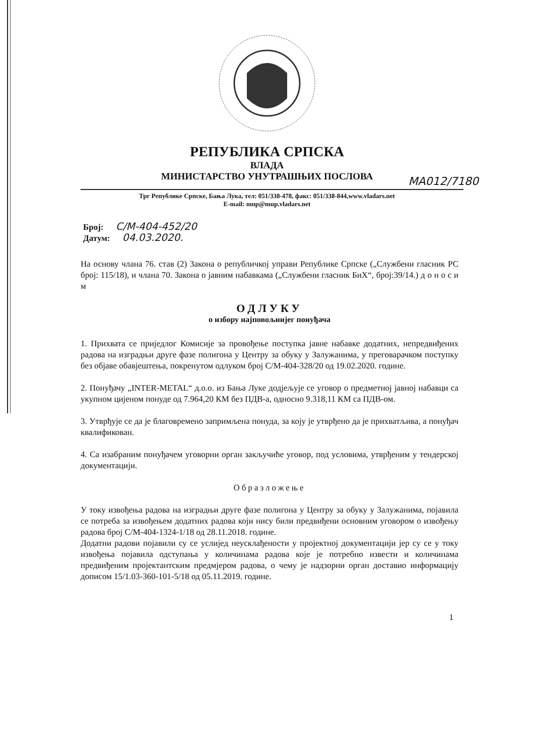РЕПУБЛИКА СРПСКА
ВЛАДА
МИНИСТАРСТВО УНУТРАШЊИХ ПОСЛОВА МА012/7180
Трг Републике Српске, Бања Лука, тел: 051/338-478, факс: 051/338-844,www.vladars.net
E-mail: mup@mup.vladars.net
Број: С/М-404-452/20
Датум: 04.03.2020.
На основу члана 76. став (2) Закона о републичкој управи Републике Српске („Службени гласник РС број: 115/18), и члана 70. Закона о јавним набавкама („Службени гласник БиХ“, број:39/14.) д о н о с и м
ОДЛУКУ
о избору најповољнијег понуђача
1. Прихвата се приједлог Комисије за провођење поступка јавне набавке додатних, непредвиђених радова на изградњи друге фазе полигона у Центру за обуку у Залужанима, у преговарачком поступку без објаве обавјештења, покренутом одлуком број С/М-404-328/20 од 19.02.2020. године.
2. Понуђачу „INTER-METAL“ д.о.о. из Бања Луке додјељује се уговор о предметној јавној набавци са укупном цијеном понуде од 7.964,20 КМ без ПДВ-а, односно 9.318,11 КМ са ПДВ-ом.
3. Утврђује се да је благовремено запримљена понуда, за коју је утврђено да је прихватљива, а понуђач квалификован.
4. Са изабраним понуђачем уговорни орган закључиће уговор, под условима, утврђеним у тендерској документацији.
Образложење
У току извођења радова на изградњи друге фазе полигона у Центру за обуку у Залужанима, појавила се потреба за извођењем додатних радова који нису били предвиђени основним уговором о извођењу радова број С/М-404-1324-1/18 од 28.11.2018. године.
Додатни радови појавили су се услијед неусклађености у пројектној документацији јер су се у току извођења појавила одступања у количинама радова које је потребно извести и количинама предвиђеним пројектантским предмјером радова, о чему је надзорни орган доставио информацију дописом 15/1.03-360-101-5/18 од 05.11.2019. године.
1